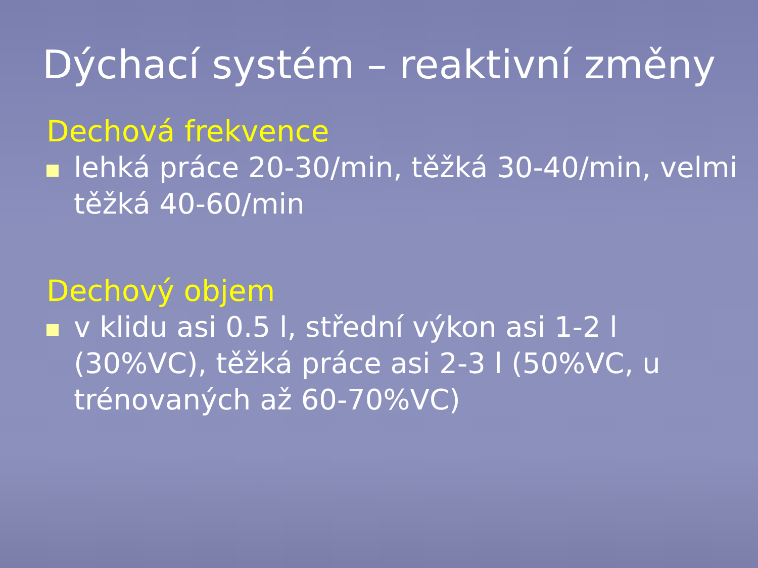Dýchací systém – reaktivní změny
Dechová frekvence
lehká práce 20-30/min, těžká 30-40/min, velmi těžká 40-60/min
Dechový objem
v klidu asi 0.5 l, střední výkon asi 1-2 l (30%VC), těžká práce asi 2-3 l (50%VC, u trénovaných až 60-70%VC)